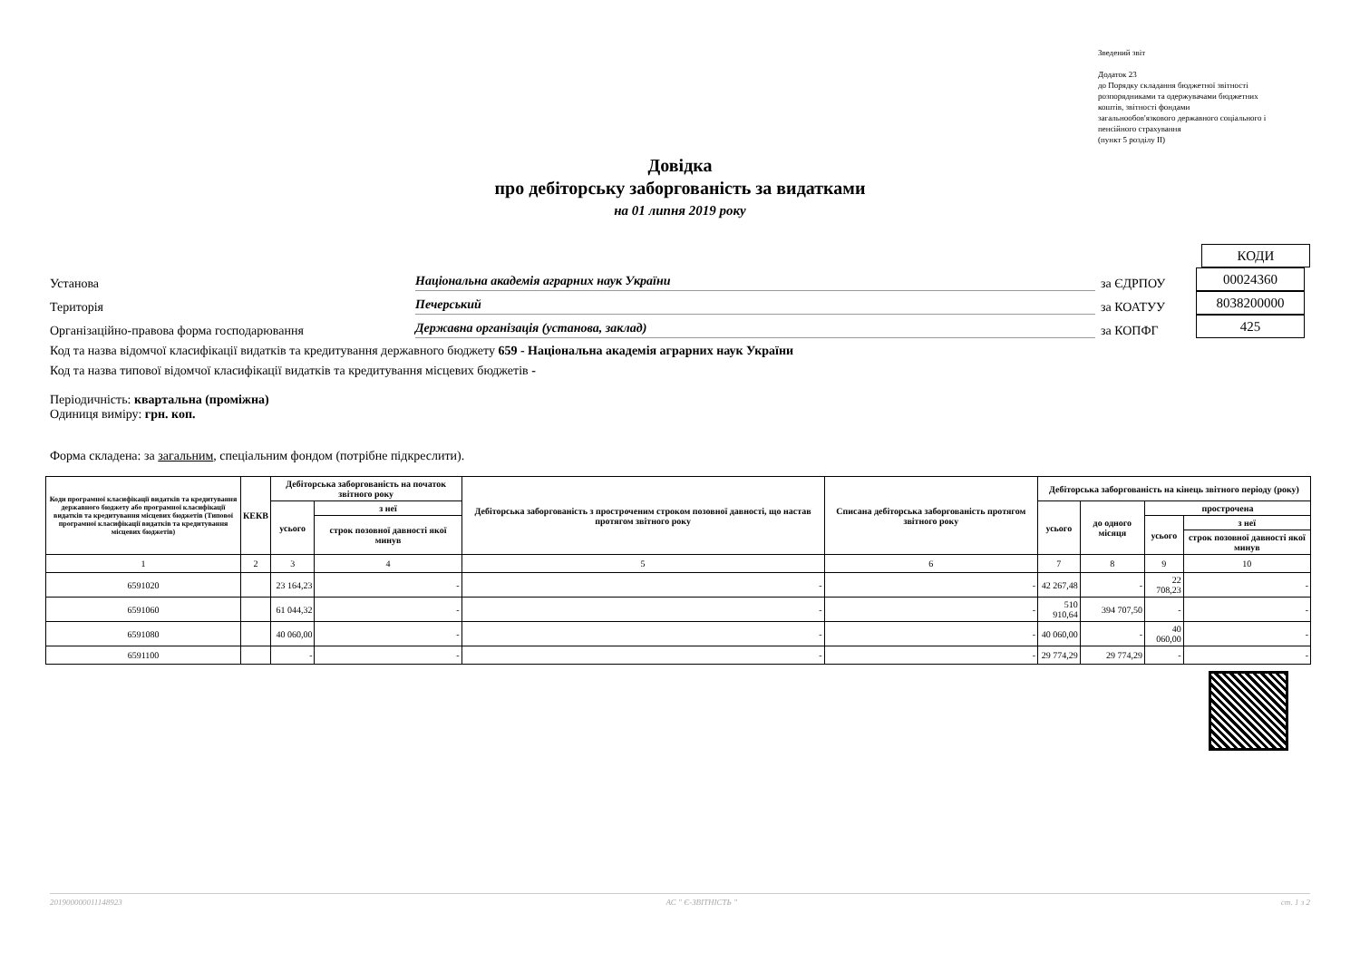Зведений звіт
Додаток 23
до Порядку складання бюджетної звітності
розпорядниками та одержувачами бюджетних
коштів, звітності фондами
загальнообов'язкового державного соціального і
пенсійного страхування
(пункт 5 розділу II)
Довідка
про дебіторську заборгованість за видатками
на 01 липня 2019 року
КОДИ
Установа Національна академія аграрних наук України за ЄДРПОУ 00024360
Територія Печерський за КОАТУУ 8038200000
Організаційно-правова форма господарювання Державна організація (установа, заклад) за КОПФГ 425
Код та назва відомчої класифікації видатків та кредитування державного бюджету 659 - Національна академія аграрних наук України
Код та назва типової відомчої класифікації видатків та кредитування місцевих бюджетів -
Періодичність: квартальна (проміжна)
Одиниця виміру: грн. коп.
Форма складена: за загальним, спеціальним фондом (потрібне підкреслити).
| Коди програмної класифікації видатків та кредитування державного бюджету або програмної класифікації видатків та кредитування місцевих бюджетів (Типової програмної класифікації видатків та кредитування місцевих бюджетів) | КЕКВ | Дебіторська заборгованість на початок звітного року | | Дебіторська заборгованість з простроченим строком позовної давності, що настав протягом звітного року | Списана дебіторська заборгованість протягом звітного року | Дебіторська заборгованість на кінець звітного періоду (року) | | | |
| --- | --- | --- | --- | --- | --- | --- | --- | --- | --- |
| | | усього | з неї | | | усього | до одного місяця | прострочена | |
| | | | строк позовної давності якої минув | | | | | усього | з неї |
| | | | | | | | | | строк позовної давності якої минув |
| 1 | 2 | 3 | 4 | 5 | 6 | 7 | 8 | 9 | 10 |
| 6591020 | | 23 164,23 | - | - | - | 42 267,48 | - | 22 708,23 | - |
| 6591060 | | 61 044,32 | - | - | - | 510 910,64 | 394 707,50 | - | - |
| 6591080 | | 40 060,00 | - | - | - | 40 060,00 | - | 40 060,00 | - |
| 6591100 | | - | - | - | - | 29 774,29 | 29 774,29 | - | - |
201900000011148923 АС " Є-ЗВІТНІСТЬ " ст. 1 з 2